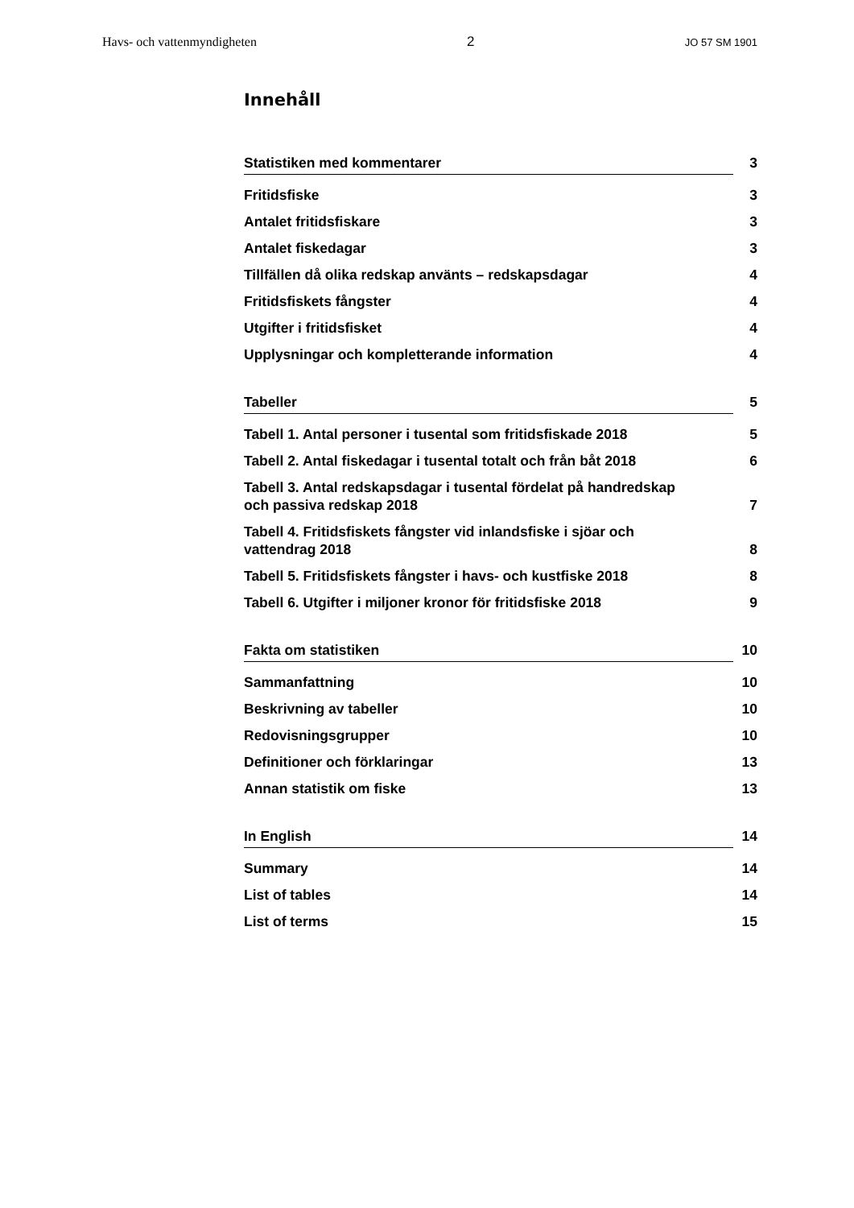Havs- och vattenmyndigheten 2 JO 57 SM 1901
Innehåll
Statistiken med kommentarer 3
Fritidsfiske 3
Antalet fritidsfiskare 3
Antalet fiskedagar 3
Tillfällen då olika redskap använts – redskapsdagar 4
Fritidsfiskets fångster 4
Utgifter i fritidsfisket 4
Upplysningar och kompletterande information 4
Tabeller 5
Tabell 1. Antal personer i tusental som fritidsfiskade 2018 5
Tabell 2. Antal fiskedagar i tusental totalt och från båt 2018 6
Tabell 3. Antal redskapsdagar i tusental fördelat på handredskap
och passiva redskap 2018 7
Tabell 4. Fritidsfiskets fångster vid inlandsfiske i sjöar och
vattendrag 2018 8
Tabell 5. Fritidsfiskets fångster i havs- och kustfiske 2018 8
Tabell 6. Utgifter i miljoner kronor för fritidsfiske 2018 9
Fakta om statistiken 10
Sammanfattning 10
Beskrivning av tabeller 10
Redovisningsgrupper 10
Definitioner och förklaringar 13
Annan statistik om fiske 13
In English 14
Summary 14
List of tables 14
List of terms 15